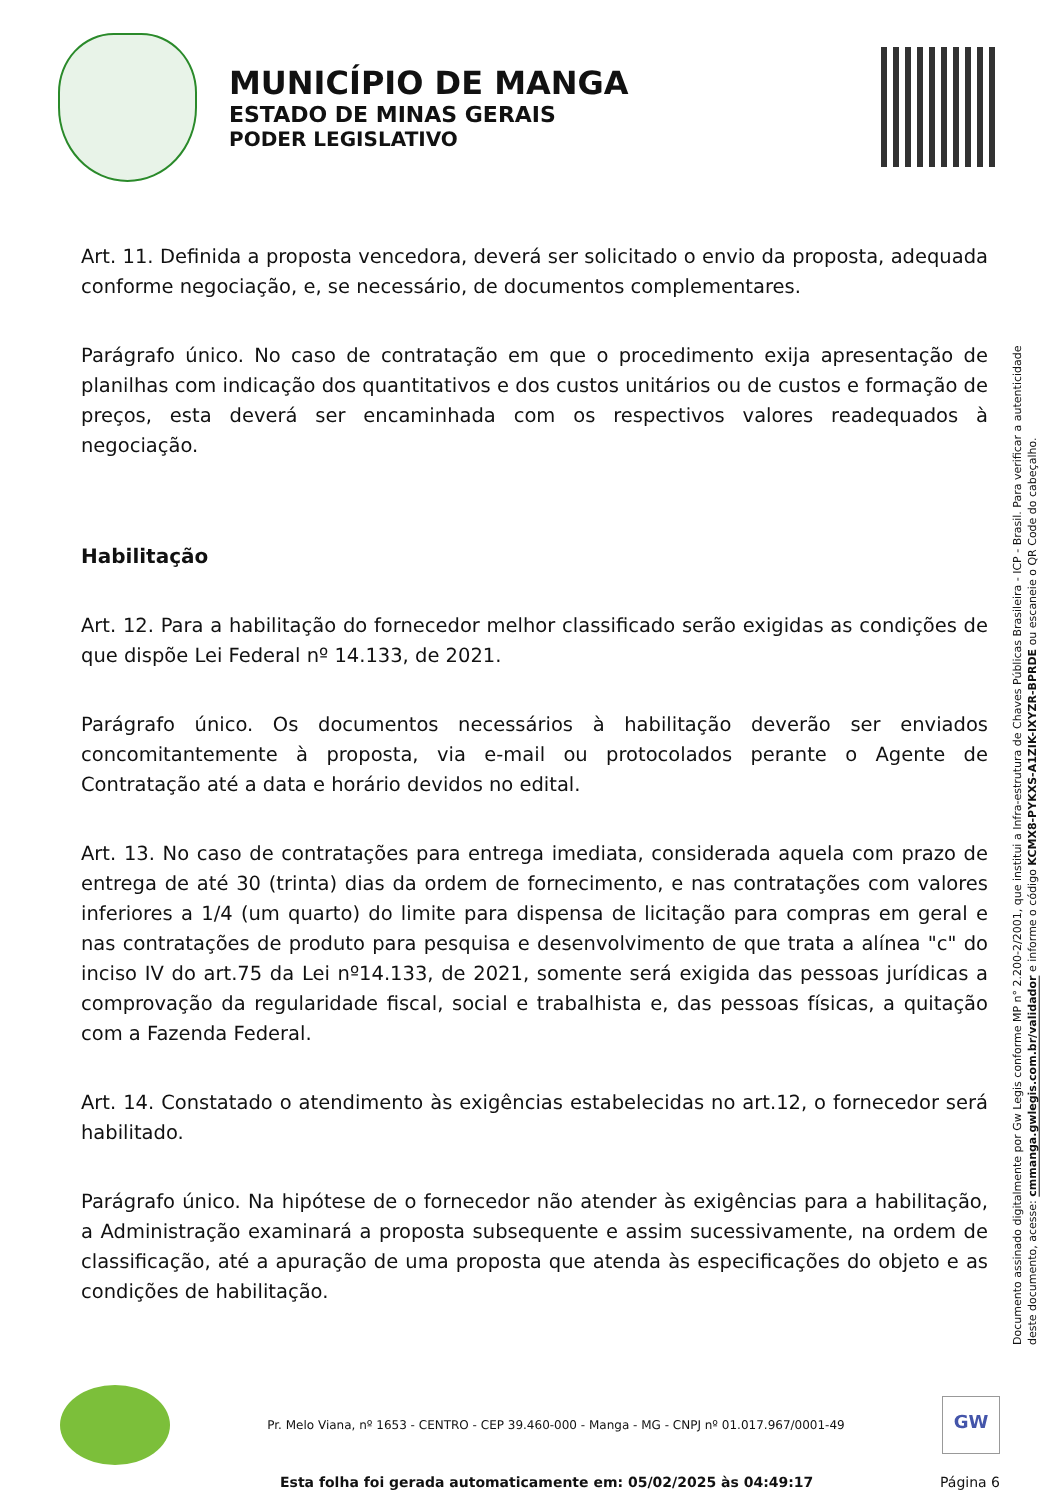MUNICÍPIO DE MANGA
ESTADO DE MINAS GERAIS
PODER LEGISLATIVO
Art. 11. Definida a proposta vencedora, deverá ser solicitado o envio da proposta, adequada conforme negociação, e, se necessário, de documentos complementares.
Parágrafo único. No caso de contratação em que o procedimento exija apresentação de planilhas com indicação dos quantitativos e dos custos unitários ou de custos e formação de preços, esta deverá ser encaminhada com os respectivos valores readequados à negociação.
Habilitação
Art. 12. Para a habilitação do fornecedor melhor classificado serão exigidas as condições de que dispõe Lei Federal nº 14.133, de 2021.
Parágrafo único. Os documentos necessários à habilitação deverão ser enviados concomitantemente à proposta, via e-mail ou protocolados perante o Agente de Contratação até a data e horário devidos no edital.
Art. 13. No caso de contratações para entrega imediata, considerada aquela com prazo de entrega de até 30 (trinta) dias da ordem de fornecimento, e nas contratações com valores inferiores a 1/4 (um quarto) do limite para dispensa de licitação para compras em geral e nas contratações de produto para pesquisa e desenvolvimento de que trata a alínea "c" do inciso IV do art.75 da Lei nº14.133, de 2021, somente será exigida das pessoas jurídicas a comprovação da regularidade fiscal, social e trabalhista e, das pessoas físicas, a quitação com a Fazenda Federal.
Art. 14. Constatado o atendimento às exigências estabelecidas no art.12, o fornecedor será habilitado.
Parágrafo único. Na hipótese de o fornecedor não atender às exigências para a habilitação, a Administração examinará a proposta subsequente e assim sucessivamente, na ordem de classificação, até a apuração de uma proposta que atenda às especificações do objeto e as condições de habilitação.
Documento assinado digitalmente por Gw Legis conforme MP n° 2.200-2/2001, que institui a Infra-estrutura de Chaves Públicas Brasileira - ICP - Brasil. Para verificar a autenticidade deste documento, acesse: cmmanga.gwlegis.com.br/validador e informe o código KCMX8-PYKXS-A1ZIK-IXYZR-BPRDE ou escaneie o QR Code do cabeçalho.
Pr. Melo Viana, nº 1653 - CENTRO - CEP 39.460-000 - Manga - MG - CNPJ nº 01.017.967/0001-49
GW
Esta folha foi gerada automaticamente em: 05/02/2025 às 04:49:17 Página 6